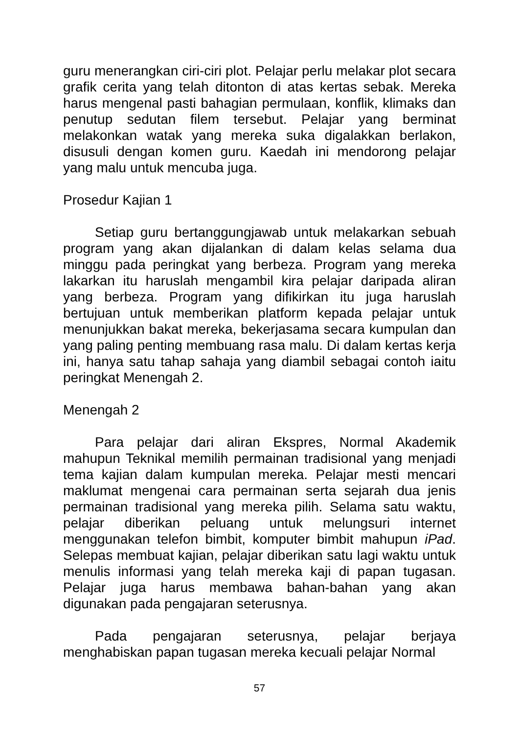guru menerangkan ciri-ciri plot. Pelajar perlu melakar plot secara grafik cerita yang telah ditonton di atas kertas sebak. Mereka harus mengenal pasti bahagian permulaan, konflik, klimaks dan penutup sedutan filem tersebut. Pelajar yang berminat melakonkan watak yang mereka suka digalakkan berlakon, disusuli dengan komen guru. Kaedah ini mendorong pelajar yang malu untuk mencuba juga.
Prosedur Kajian 1
Setiap guru bertanggungjawab untuk melakarkan sebuah program yang akan dijalankan di dalam kelas selama dua minggu pada peringkat yang berbeza. Program yang mereka lakarkan itu haruslah mengambil kira pelajar daripada aliran yang berbeza. Program yang difikirkan itu juga haruslah bertujuan untuk memberikan platform kepada pelajar untuk menunjukkan bakat mereka, bekerjasama secara kumpulan dan yang paling penting membuang rasa malu. Di dalam kertas kerja ini, hanya satu tahap sahaja yang diambil sebagai contoh iaitu peringkat Menengah 2.
Menengah 2
Para pelajar dari aliran Ekspres, Normal Akademik mahupun Teknikal memilih permainan tradisional yang menjadi tema kajian dalam kumpulan mereka. Pelajar mesti mencari maklumat mengenai cara permainan serta sejarah dua jenis permainan tradisional yang mereka pilih. Selama satu waktu, pelajar diberikan peluang untuk melungsuri internet menggunakan telefon bimbit, komputer bimbit mahupun iPad. Selepas membuat kajian, pelajar diberikan satu lagi waktu untuk menulis informasi yang telah mereka kaji di papan tugasan. Pelajar juga harus membawa bahan-bahan yang akan digunakan pada pengajaran seterusnya.
Pada pengajaran seterusnya, pelajar berjaya menghabiskan papan tugasan mereka kecuali pelajar Normal
57